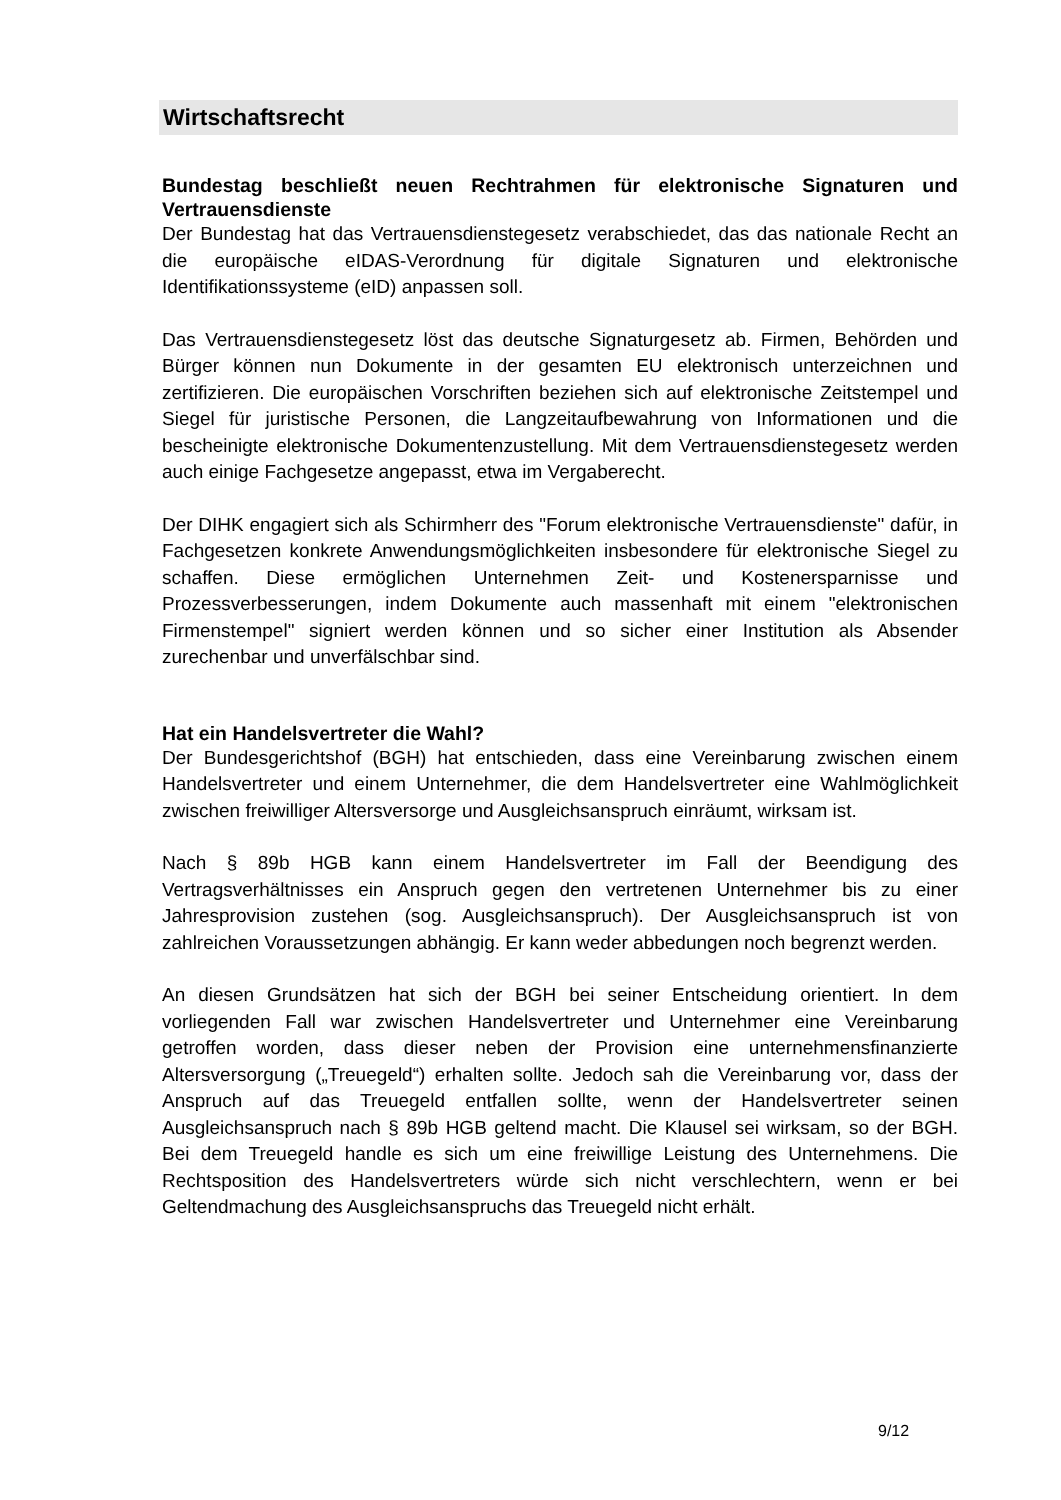Wirtschaftsrecht
Bundestag beschließt neuen Rechtrahmen für elektronische Signaturen und Vertrauensdienste
Der Bundestag hat das Vertrauensdienstegesetz verabschiedet, das das nationale Recht an die europäische eIDAS-Verordnung für digitale Signaturen und elektronische Identifikationssysteme (eID) anpassen soll.
Das Vertrauensdienstegesetz löst das deutsche Signaturgesetz ab. Firmen, Behörden und Bürger können nun Dokumente in der gesamten EU elektronisch unterzeichnen und zertifizieren. Die europäischen Vorschriften beziehen sich auf elektronische Zeitstempel und Siegel für juristische Personen, die Langzeitaufbewahrung von Informationen und die bescheinigte elektronische Dokumentenzustellung. Mit dem Vertrauensdienstegesetz werden auch einige Fachgesetze angepasst, etwa im Vergaberecht.
Der DIHK engagiert sich als Schirmherr des "Forum elektronische Vertrauensdienste" dafür, in Fachgesetzen konkrete Anwendungsmöglichkeiten insbesondere für elektronische Siegel zu schaffen. Diese ermöglichen Unternehmen Zeit- und Kostenersparnisse und Prozessverbesserungen, indem Dokumente auch massenhaft mit einem "elektronischen Firmenstempel" signiert werden können und so sicher einer Institution als Absender zurechenbar und unverfälschbar sind.
Hat ein Handelsvertreter die Wahl?
Der Bundesgerichtshof (BGH) hat entschieden, dass eine Vereinbarung zwischen einem Handelsvertreter und einem Unternehmer, die dem Handelsvertreter eine Wahlmöglichkeit zwischen freiwilliger Altersversorge und Ausgleichsanspruch einräumt, wirksam ist.
Nach § 89b HGB kann einem Handelsvertreter im Fall der Beendigung des Vertragsverhältnisses ein Anspruch gegen den vertretenen Unternehmer bis zu einer Jahresprovision zustehen (sog. Ausgleichsanspruch). Der Ausgleichsanspruch ist von zahlreichen Voraussetzungen abhängig. Er kann weder abbedungen noch begrenzt werden.
An diesen Grundsätzen hat sich der BGH bei seiner Entscheidung orientiert. In dem vorliegenden Fall war zwischen Handelsvertreter und Unternehmer eine Vereinbarung getroffen worden, dass dieser neben der Provision eine unternehmensfinanzierte Altersversorgung („Treuegeld“) erhalten sollte. Jedoch sah die Vereinbarung vor, dass der Anspruch auf das Treuegeld entfallen sollte, wenn der Handelsvertreter seinen Ausgleichsanspruch nach § 89b HGB geltend macht. Die Klausel sei wirksam, so der BGH. Bei dem Treuegeld handle es sich um eine freiwillige Leistung des Unternehmens. Die Rechtsposition des Handelsvertreters würde sich nicht verschlechtern, wenn er bei Geltendmachung des Ausgleichsanspruchs das Treuegeld nicht erhält.
9/12